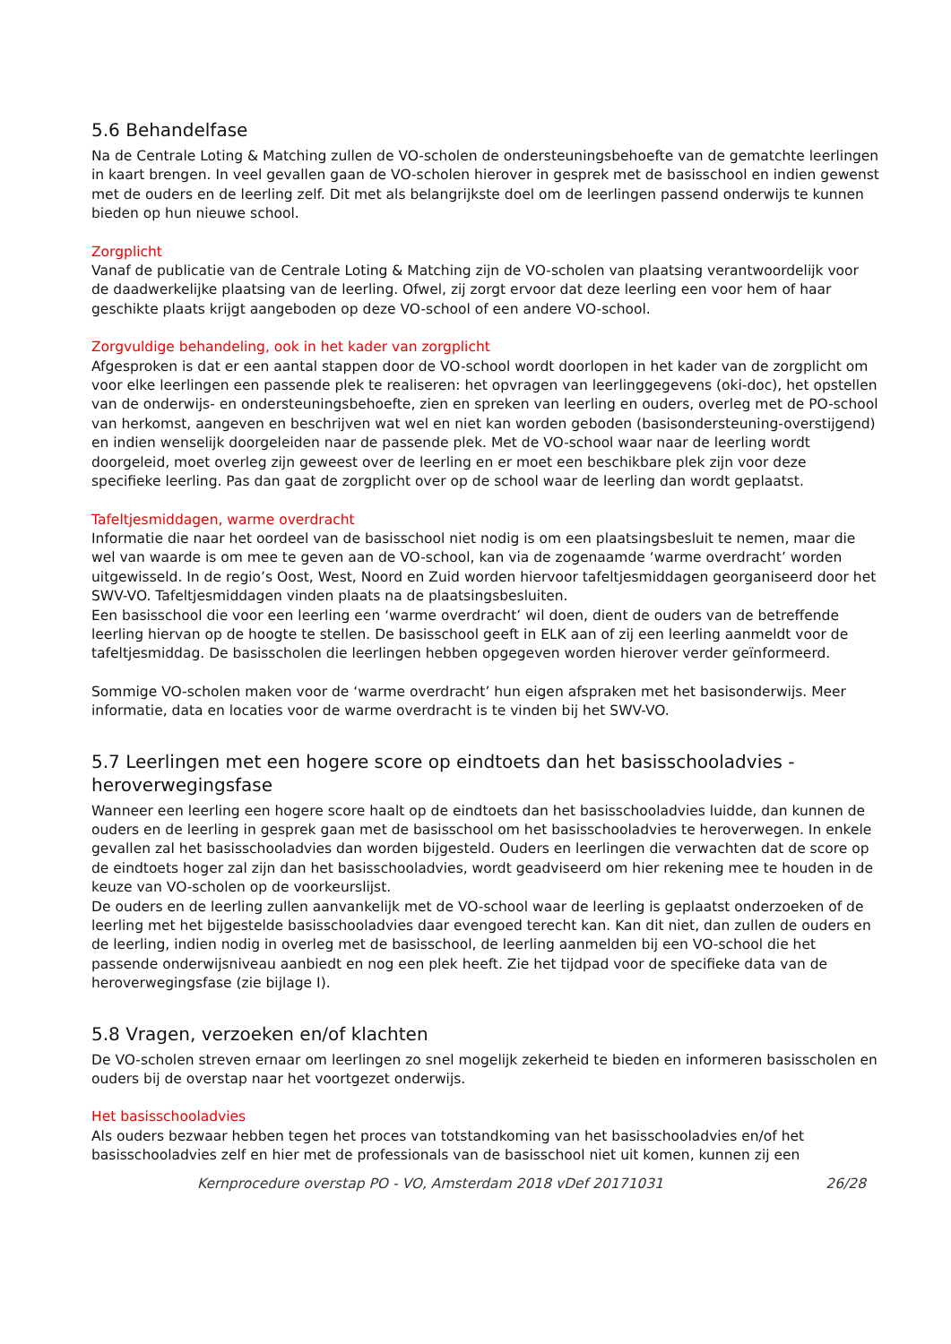5.6 Behandelfase
Na de Centrale Loting & Matching zullen de VO-scholen de ondersteuningsbehoefte van de gematchte leerlingen in kaart brengen. In veel gevallen gaan de VO-scholen hierover in gesprek met de basisschool en indien gewenst met de ouders en de leerling zelf. Dit met als belangrijkste doel om de leerlingen passend onderwijs te kunnen bieden op hun nieuwe school.
Zorgplicht
Vanaf de publicatie van de Centrale Loting & Matching zijn de VO-scholen van plaatsing verantwoordelijk voor de daadwerkelijke plaatsing van de leerling. Ofwel, zij zorgt ervoor dat deze leerling een voor hem of haar geschikte plaats krijgt aangeboden op deze VO-school of een andere VO-school.
Zorgvuldige behandeling, ook in het kader van zorgplicht
Afgesproken is dat er een aantal stappen door de VO-school wordt doorlopen in het kader van de zorgplicht om voor elke leerlingen een passende plek te realiseren: het opvragen van leerlinggegevens (oki-doc), het opstellen van de onderwijs- en ondersteuningsbehoefte, zien en spreken van leerling en ouders, overleg met de PO-school van herkomst, aangeven en beschrijven wat wel en niet kan worden geboden (basisondersteuning-overstijgend) en indien wenselijk doorgeleiden naar de passende plek. Met de VO-school waar naar de leerling wordt doorgeleid, moet overleg zijn geweest over de leerling en er moet een beschikbare plek zijn voor deze specifieke leerling. Pas dan gaat de zorgplicht over op de school waar de leerling dan wordt geplaatst.
Tafeltjesmiddagen, warme overdracht
Informatie die naar het oordeel van de basisschool niet nodig is om een plaatsingsbesluit te nemen, maar die wel van waarde is om mee te geven aan de VO-school, kan via de zogenaamde ‘warme overdracht’ worden uitgewisseld. In de regio’s Oost, West, Noord en Zuid worden hiervoor tafeltjesmiddagen georganiseerd door het SWV-VO. Tafeltjesmiddagen vinden plaats na de plaatsingsbesluiten.
Een basisschool die voor een leerling een ‘warme overdracht’ wil doen, dient de ouders van de betreffende leerling hiervan op de hoogte te stellen. De basisschool geeft in ELK aan of zij een leerling aanmeldt voor de tafeltjesmiddag. De basisscholen die leerlingen hebben opgegeven worden hierover verder geïnformeerd.
Sommige VO-scholen maken voor de ‘warme overdracht’ hun eigen afspraken met het basisonderwijs. Meer informatie, data en locaties voor de warme overdracht is te vinden bij het SWV-VO.
5.7 Leerlingen met een hogere score op eindtoets dan het basisschooladvies - heroverwegingsfase
Wanneer een leerling een hogere score haalt op de eindtoets dan het basisschooladvies luidde, dan kunnen de ouders en de leerling in gesprek gaan met de basisschool om het basisschooladvies te heroverwegen. In enkele gevallen zal het basisschooladvies dan worden bijgesteld. Ouders en leerlingen die verwachten dat de score op de eindtoets hoger zal zijn dan het basisschooladvies, wordt geadviseerd om hier rekening mee te houden in de keuze van VO-scholen op de voorkeurslijst.
De ouders en de leerling zullen aanvankelijk met de VO-school waar de leerling is geplaatst onderzoeken of de leerling met het bijgestelde basisschooladvies daar evengoed terecht kan. Kan dit niet, dan zullen de ouders en de leerling, indien nodig in overleg met de basisschool, de leerling aanmelden bij een VO-school die het passende onderwijsniveau aanbiedt en nog een plek heeft. Zie het tijdpad voor de specifieke data van de heroverwegingsfase (zie bijlage I).
5.8 Vragen, verzoeken en/of klachten
De VO-scholen streven ernaar om leerlingen zo snel mogelijk zekerheid te bieden en informeren basisscholen en ouders bij de overstap naar het voortgezet onderwijs.
Het basisschooladvies
Als ouders bezwaar hebben tegen het proces van totstandkoming van het basisschooladvies en/of het basisschooladvies zelf en hier met de professionals van de basisschool niet uit komen, kunnen zij een
Kernprocedure overstap PO - VO, Amsterdam 2018 vDef 20171031 26/28